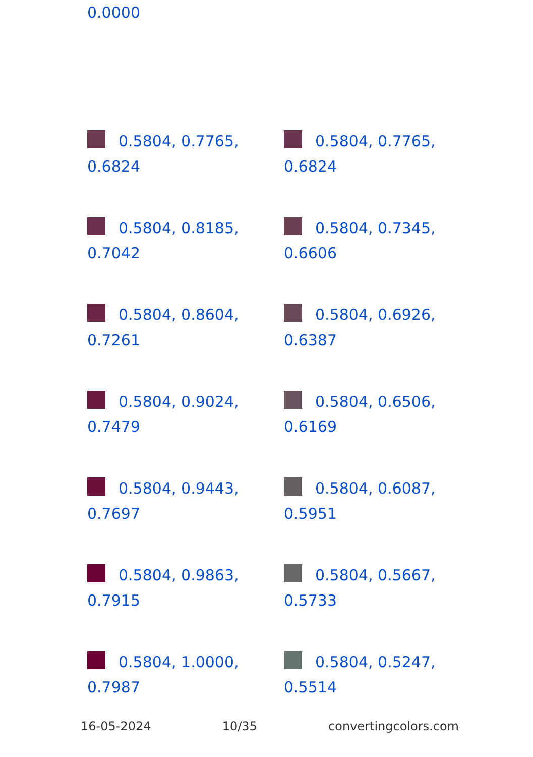0.0000
0.5804, 0.7765,
0.6824
0.5804, 0.7765,
0.6824
0.5804, 0.8185,
0.7042
0.5804, 0.7345,
0.6606
0.5804, 0.8604,
0.7261
0.5804, 0.6926,
0.6387
0.5804, 0.9024,
0.7479
0.5804, 0.6506,
0.6169
0.5804, 0.9443,
0.7697
0.5804, 0.6087,
0.5951
0.5804, 0.9863,
0.7915
0.5804, 0.5667,
0.5733
0.5804, 1.0000,
0.7987
0.5804, 0.5247,
0.5514
16-05-2024 10/35 convertingcolors.com